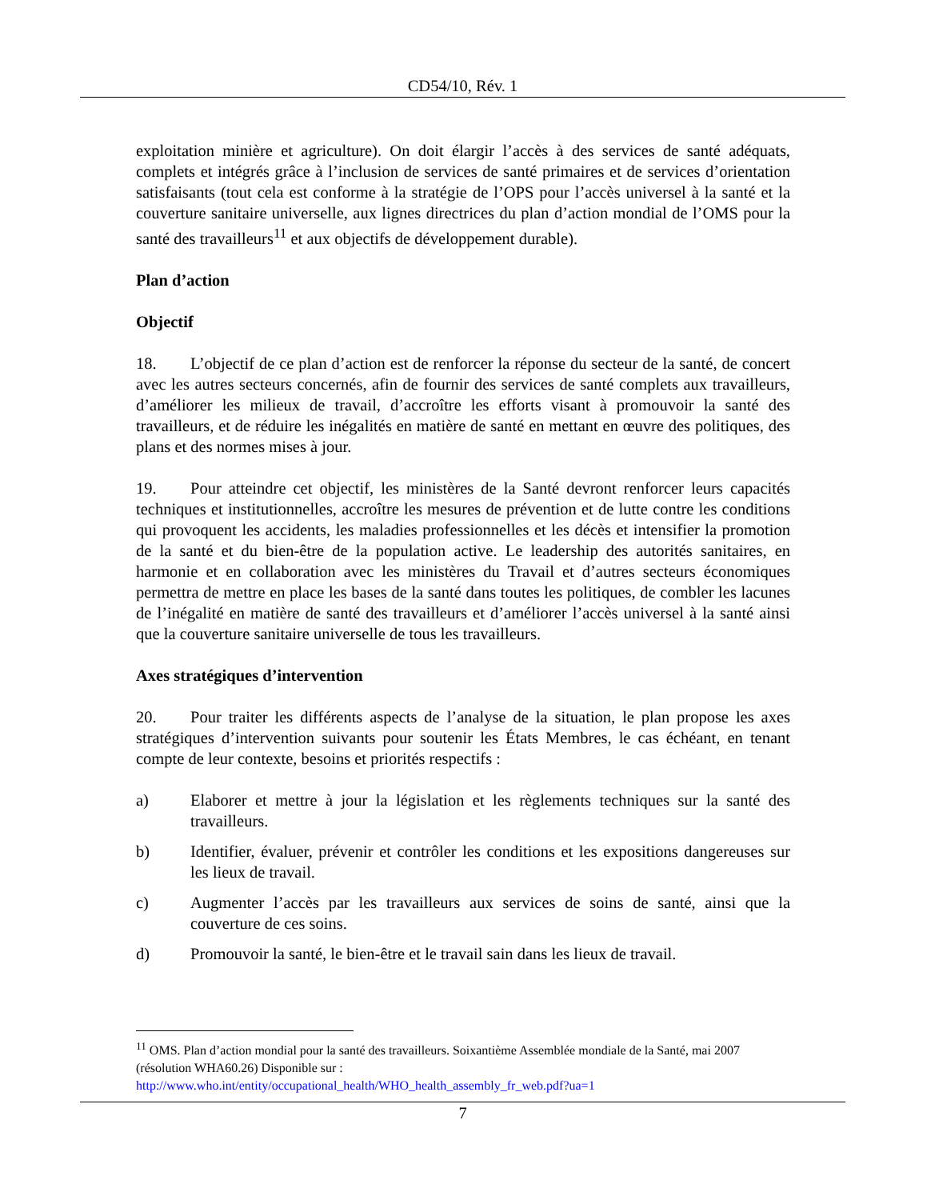CD54/10, Rév. 1
exploitation minière et agriculture). On doit élargir l’accès à des services de santé adéquats, complets et intégrés grâce à l’inclusion de services de santé primaires et de services d’orientation satisfaisants (tout cela est conforme à la stratégie de l’OPS pour l’accès universel à la santé et la couverture sanitaire universelle, aux lignes directrices du plan d’action mondial de l’OMS pour la santé des travailleurs<sup>11</sup> et aux objectifs de développement durable).
Plan d’action
Objectif
18. L’objectif de ce plan d’action est de renforcer la réponse du secteur de la santé, de concert avec les autres secteurs concernés, afin de fournir des services de santé complets aux travailleurs, d’améliorer les milieux de travail, d’accroître les efforts visant à promouvoir la santé des travailleurs, et de réduire les inégalités en matière de santé en mettant en œuvre des politiques, des plans et des normes mises à jour.
19. Pour atteindre cet objectif, les ministères de la Santé devront renforcer leurs capacités techniques et institutionnelles, accroître les mesures de prévention et de lutte contre les conditions qui provoquent les accidents, les maladies professionnelles et les décès et intensifier la promotion de la santé et du bien-être de la population active. Le leadership des autorités sanitaires, en harmonie et en collaboration avec les ministères du Travail et d’autres secteurs économiques permettra de mettre en place les bases de la santé dans toutes les politiques, de combler les lacunes de l’inégalité en matière de santé des travailleurs et d’améliorer l’accès universel à la santé ainsi que la couverture sanitaire universelle de tous les travailleurs.
Axes stratégiques d’intervention
20. Pour traiter les différents aspects de l’analyse de la situation, le plan propose les axes stratégiques d’intervention suivants pour soutenir les États Membres, le cas échéant, en tenant compte de leur contexte, besoins et priorités respectifs :
a) Elaborer et mettre à jour la législation et les règlements techniques sur la santé des travailleurs.
b) Identifier, évaluer, prévenir et contrôler les conditions et les expositions dangereuses sur les lieux de travail.
c) Augmenter l’accès par les travailleurs aux services de soins de santé, ainsi que la couverture de ces soins.
d) Promouvoir la santé, le bien-être et le travail sain dans les lieux de travail.
<sup>11</sup> OMS. Plan d’action mondial pour la santé des travailleurs. Soixantième Assemblée mondiale de la Santé, mai 2007 (résolution WHA60.26) Disponible sur :
http://www.who.int/entity/occupational_health/WHO_health_assembly_fr_web.pdf?ua=1
7